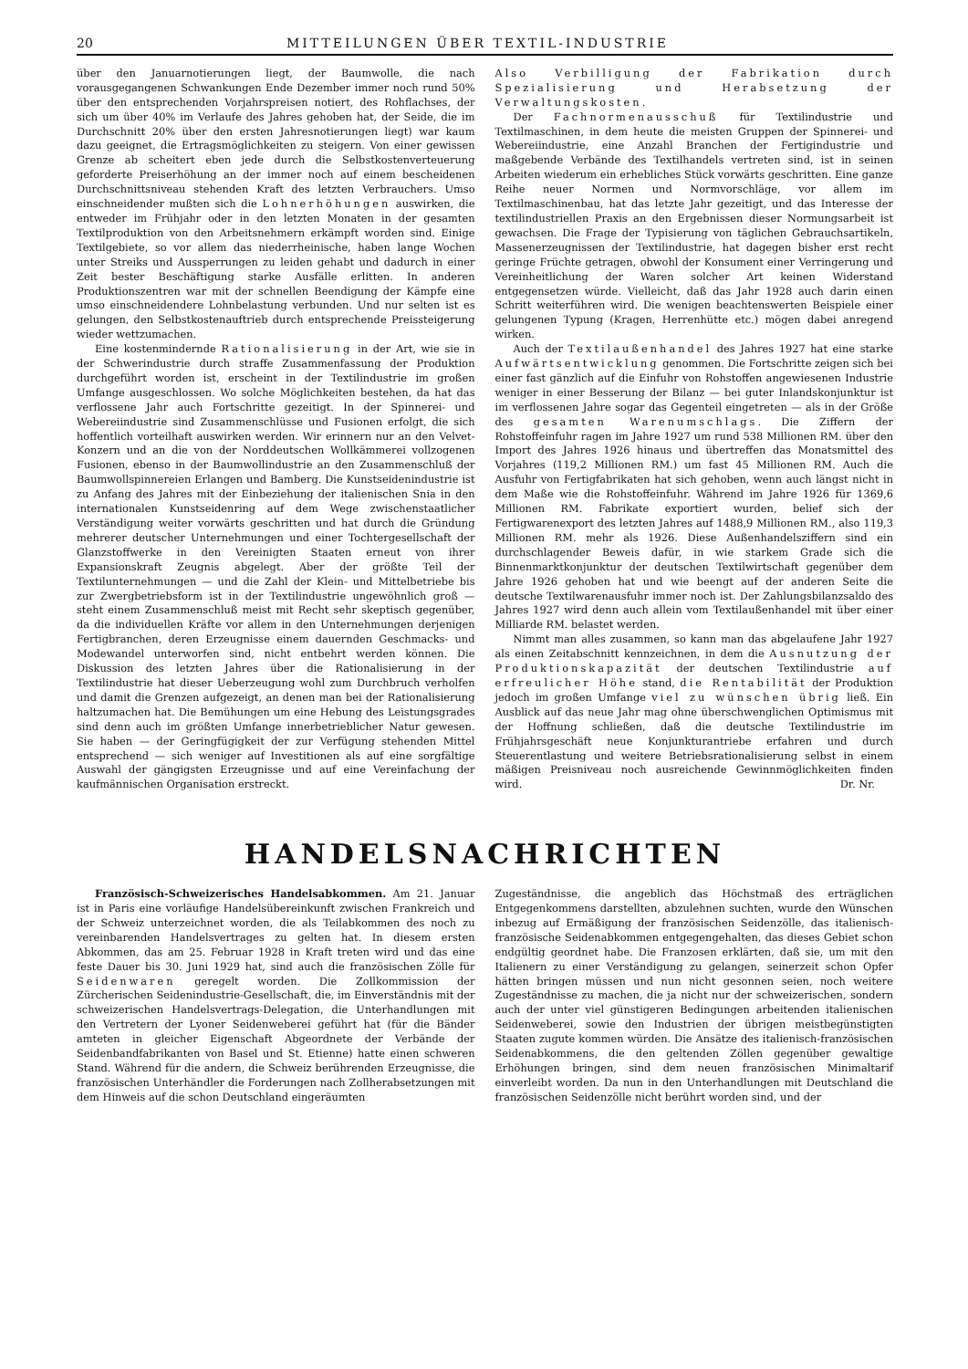20 MITTEILUNGEN ÜBER TEXTIL-INDUSTRIE
über den Januarnotierungen liegt, der Baumwolle, die nach vorausgegangenen Schwankungen Ende Dezember immer noch rund 50% über den entsprechenden Vorjahrspreisen notiert, des Rohflachses, der sich um über 40% im Verlaufe des Jahres gehoben hat, der Seide, die im Durchschnitt 20% über den ersten Jahresnotierungen liegt) war kaum dazu geeignet, die Ertragsmöglichkeiten zu steigern. Von einer gewissen Grenze ab scheitert eben jede durch die Selbstkostenverteuerung geforderte Preiserhöhung an der immer noch auf einem bescheidenen Durchschnittsniveau stehenden Kraft des letzten Verbrauchers. Umso einschneidender mußten sich die Lohnerhöhungen auswirken, die entweder im Frühjahr oder in den letzten Monaten in der gesamten Textilproduktion von den Arbeitsnehmern erkämpft worden sind. Einige Textilgebiete, so vor allem das niederrheinische, haben lange Wochen unter Streiks und Aussperrungen zu leiden gehabt und dadurch in einer Zeit bester Beschäftigung starke Ausfälle erlitten. In anderen Produktionszentren war mit der schnellen Beendigung der Kämpfe eine umso einschneidendere Lohnbelastung verbunden. Und nur selten ist es gelungen, den Selbstkostenauftrieb durch entsprechende Preissteigerung wieder wettzumachen.
Eine kostenmindernde Rationalisierung in der Art, wie sie in der Schwerindustrie durch straffe Zusammenfassung der Produktion durchgeführt worden ist, erscheint in der Textilindustrie im großen Umfange ausgeschlossen. Wo solche Möglichkeiten bestehen, da hat das verflossene Jahr auch Fortschritte gezeitigt. In der Spinnerei- und Webereiindustrie sind Zusammenschlüsse und Fusionen erfolgt, die sich hoffentlich vorteilhaft auswirken werden. Wir erinnern nur an den Velvet-Konzern und an die von der Norddeutschen Wollkämmerei vollzogenen Fusionen, ebenso in der Baumwollindustrie an den Zusammenschluß der Baumwollspinnereien Erlangen und Bamberg. Die Kunstseidenindustrie ist zu Anfang des Jahres mit der Einbeziehung der italienischen Snia in den internationalen Kunstseidenring auf dem Wege zwischenstaatlicher Verständigung weiter vorwärts geschritten und hat durch die Gründung mehrerer deutscher Unternehmungen und einer Tochtergesellschaft der Glanzstoffwerke in den Vereinigten Staaten erneut von ihrer Expansionskraft Zeugnis abgelegt. Aber der größte Teil der Textilunternehmungen — und die Zahl der Klein- und Mittelbetriebe bis zur Zwergbetriebsform ist in der Textilindustrie ungewöhnlich groß — steht einem Zusammenschluß meist mit Recht sehr skeptisch gegenüber, da die individuellen Kräfte vor allem in den Unternehmungen derjenigen Fertigbranchen, deren Erzeugnisse einem dauernden Geschmacks- und Modewandel unterworfen sind, nicht entbehrt werden können. Die Diskussion des letzten Jahres über die Rationalisierung in der Textilindustrie hat dieser Ueberzeugung wohl zum Durchbruch verholfen und damit die Grenzen aufgezeigt, an denen man bei der Rationalisierung haltzumachen hat. Die Bemühungen um eine Hebung des Leistungsgrades sind denn auch im größten Umfange innerbetrieblicher Natur gewesen. Sie haben — der Geringfügigkeit der zur Verfügung stehenden Mittel entsprechend — sich weniger auf Investitionen als auf eine sorgfältige Auswahl der gängigsten Erzeugnisse und auf eine Vereinfachung der kaufmännischen Organisation erstreckt.
Also Verbilligung der Fabrikation durch Spezialisierung und Herabsetzung der Verwaltungskosten.
Der Fachnormenausschuß für Textilindustrie und Textilmaschinen, in dem heute die meisten Gruppen der Spinnerei- und Webereiindustrie, eine Anzahl Branchen der Fertigindustrie und maßgebende Verbände des Textilhandels vertreten sind, ist in seinen Arbeiten wiederum ein erhebliches Stück vorwärts geschritten. Eine ganze Reihe neuer Normen und Normvorschläge, vor allem im Textilmaschinenbau, hat das letzte Jahr gezeitigt, und das Interesse der textilindustriellen Praxis an den Ergebnissen dieser Normungsarbeit ist gewachsen. Die Frage der Typisierung von täglichen Gebrauchsartikeln, Massenerzeugnissen der Textilindustrie, hat dagegen bisher erst recht geringe Früchte getragen, obwohl der Konsument einer Verringerung und Vereinheitlichung der Waren solcher Art keinen Widerstand entgegensetzen würde. Vielleicht, daß das Jahr 1928 auch darin einen Schritt weiterführen wird. Die wenigen beachtenswerten Beispiele einer gelungenen Typung (Kragen, Herrenhütte etc.) mögen dabei anregend wirken.
Auch der Textilaußenhandel des Jahres 1927 hat eine starke Aufwärtsentwicklung genommen. Die Fortschritte zeigen sich bei einer fast gänzlich auf die Einfuhr von Rohstoffen angewiesenen Industrie weniger in einer Besserung der Bilanz — bei guter Inlandskonjunktur ist im verflossenen Jahre sogar das Gegenteil eingetreten — als in der Größe des gesamten Warenumschlags. Die Ziffern der Rohstoffeinfuhr ragen im Jahre 1927 um rund 538 Millionen RM. über den Import des Jahres 1926 hinaus und übertreffen das Monatsmittel des Vorjahres (119,2 Millionen RM.) um fast 45 Millionen RM. Auch die Ausfuhr von Fertigfabrikaten hat sich gehoben, wenn auch längst nicht in dem Maße wie die Rohstoffeinfuhr. Während im Jahre 1926 für 1369,6 Millionen RM. Fabrikate exportiert wurden, belief sich der Fertigwarenexport des letzten Jahres auf 1488,9 Millionen RM., also 119,3 Millionen RM. mehr als 1926. Diese Außenhandelsziffern sind ein durchschlagender Beweis dafür, in wie starkem Grade sich die Binnenmarktkonjunktur der deutschen Textilwirtschaft gegenüber dem Jahre 1926 gehoben hat und wie beengt auf der anderen Seite die deutsche Textilwarenausfuhr immer noch ist. Der Zahlungsbilanzsaldo des Jahres 1927 wird denn auch allein vom Textilaußenhandel mit über einer Milliarde RM. belastet werden.
Nimmt man alles zusammen, so kann man das abgelaufene Jahr 1927 als einen Zeitabschnitt kennzeichnen, in dem die Ausnutzung der Produktionskapazität der deutschen Textilindustrie auf erfreulicher Höhe stand, die Rentabilität der Produktion jedoch im großen Umfange viel zu wünschen übrig ließ. Ein Ausblick auf das neue Jahr mag ohne überschwenglichen Optimismus mit der Hoffnung schließen, daß die deutsche Textilindustrie im Frühjahrsgeschäft neue Konjunkturantriebe erfahren und durch Steuerentlastung und weitere Betriebsrationalisierung selbst in einem mäßigen Preisniveau noch ausreichende Gewinnmöglichkeiten finden wird. Dr. Nr.
HANDELSNACHRICHTEN
Französisch-Schweizerisches Handelsabkommen. Am 21. Januar ist in Paris eine vorläufige Handelsübereinkunft zwischen Frankreich und der Schweiz unterzeichnet worden, die als Teilabkommen des noch zu vereinbarenden Handelsvertrages zu gelten hat. In diesem ersten Abkommen, das am 25. Februar 1928 in Kraft treten wird und das eine feste Dauer bis 30. Juni 1929 hat, sind auch die französischen Zölle für Seidenwaren geregelt worden. Die Zollkommission der Zürcherischen Seidenindustrie-Gesellschaft, die, im Einverständnis mit der schweizerischen Handelsvertrags-Delegation, die Unterhandlungen mit den Vertretern der Lyoner Seidenweberei geführt hat (für die Bänder amteten in gleicher Eigenschaft Abgeordnete der Verbände der Seidenbandfabrikanten von Basel und St. Etienne) hatte einen schweren Stand. Während für die andern, die Schweiz berührenden Erzeugnisse, die französischen Unterhändler die Forderungen nach Zollherabsetzungen mit dem Hinweis auf die schon Deutschland eingeräumten
Zugeständnisse, die angeblich das Höchstmaß des erträglichen Entgegenkommens darstellten, abzulehnen suchten, wurde den Wünschen inbezug auf Ermäßigung der französischen Seidenzölle, das italienisch-französische Seidenabkommen entgegengehalten, das dieses Gebiet schon endgültig geordnet habe. Die Franzosen erklärten, daß sie, um mit den Italienern zu einer Verständigung zu gelangen, seinerzeit schon Opfer hätten bringen müssen und nun nicht gesonnen seien, noch weitere Zugeständnisse zu machen, die ja nicht nur der schweizerischen, sondern auch der unter viel günstigeren Bedingungen arbeitenden italienischen Seidenweberei, sowie den Industrien der übrigen meistbegünstigten Staaten zugute kommen würden. Die Ansätze des italienisch-französischen Seidenabkommens, die den geltenden Zöllen gegenüber gewaltige Erhöhungen bringen, sind dem neuen französischen Minimaltarif einverleibt worden. Da nun in den Unterhandlungen mit Deutschland die französischen Seidenzölle nicht berührt worden sind, und der